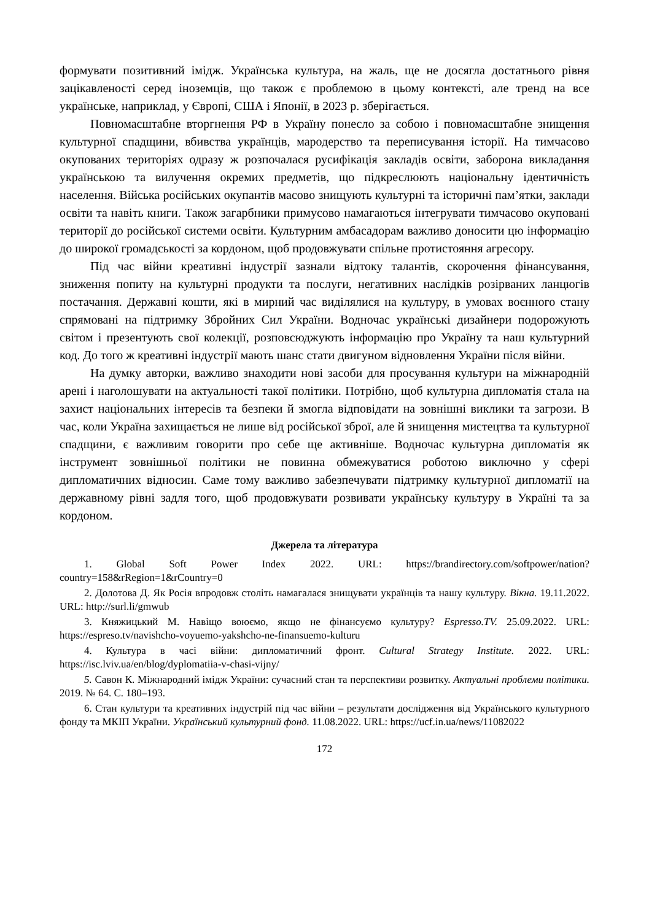формувати позитивний імідж. Українська культура, на жаль, ще не досягла достатнього рівня зацікавленості серед іноземців, що також є проблемою в цьому контексті, але тренд на все українське, наприклад, у Європі, США і Японії, в 2023 р. зберігається.
Повномасштабне вторгнення РФ в Україну понесло за собою і повномасштабне знищення культурної спадщини, вбивства українців, мародерство та переписування історії. На тимчасово окупованих територіях одразу ж розпочалася русифікація закладів освіти, заборона викладання українською та вилучення окремих предметів, що підкреслюють національну ідентичність населення. Війська російських окупантів масово знищують культурні та історичні пам’ятки, заклади освіти та навіть книги. Також загарбники примусово намагаються інтегрувати тимчасово окуповані території до російської системи освіти. Культурним амбасадорам важливо доносити цю інформацію до широкої громадськості за кордоном, щоб продовжувати спільне протистояння агресору.
Під час війни креативні індустрії зазнали відтоку талантів, скорочення фінансування, зниження попиту на культурні продукти та послуги, негативних наслідків розірваних ланцюгів постачання. Державні кошти, які в мирний час виділялися на культуру, в умовах воєнного стану спрямовані на підтримку Збройних Сил України. Водночас українські дизайнери подорожують світом і презентують свої колекції, розповсюджують інформацію про Україну та наш культурний код. До того ж креативні індустрії мають шанс стати двигуном відновлення України після війни.
На думку авторки, важливо знаходити нові засоби для просування культури на міжнародній арені і наголошувати на актуальності такої політики. Потрібно, щоб культурна дипломатія стала на захист національних інтересів та безпеки й змогла відповідати на зовнішні виклики та загрози. В час, коли Україна захищається не лише від російської зброї, але й знищення мистецтва та культурної спадщини, є важливим говорити про себе ще активніше. Водночас культурна дипломатія як інструмент зовнішньої політики не повинна обмежуватися роботою виключно у сфері дипломатичних відносин. Саме тому важливо забезпечувати підтримку культурної дипломатії на державному рівні задля того, щоб продовжувати розвивати українську культуру в Україні та за кордоном.
Джерела та література
1. Global Soft Power Index 2022. URL: https://brandirectory.com/softpower/nation?country=158&rRegion=1&rCountry=0
2. Долотова Д. Як Росія впродовж століть намагалася знищувати українців та нашу культуру. Вікна. 19.11.2022. URL: http://surl.li/gmwub
3. Княжицький М. Навіщо воюємо, якщо не фінансуємо культуру? Espresso.TV. 25.09.2022. URL: https://espreso.tv/navishcho-voyuemo-yakshcho-ne-finansuemo-kulturu
4. Культура в часі війни: дипломатичний фронт. Cultural Strategy Institute. 2022. URL: https://isc.lviv.ua/en/blog/dyplomatiia-v-chasi-vijny/
5. Савон К. Міжнародний імідж України: сучасний стан та перспективи розвитку. Актуальні проблеми політики. 2019. № 64. С. 180–193.
6. Стан культури та креативних індустрій під час війни – результати дослідження від Українського культурного фонду та МКІП України. Український культурний фонд. 11.08.2022. URL: https://ucf.in.ua/news/11082022
172